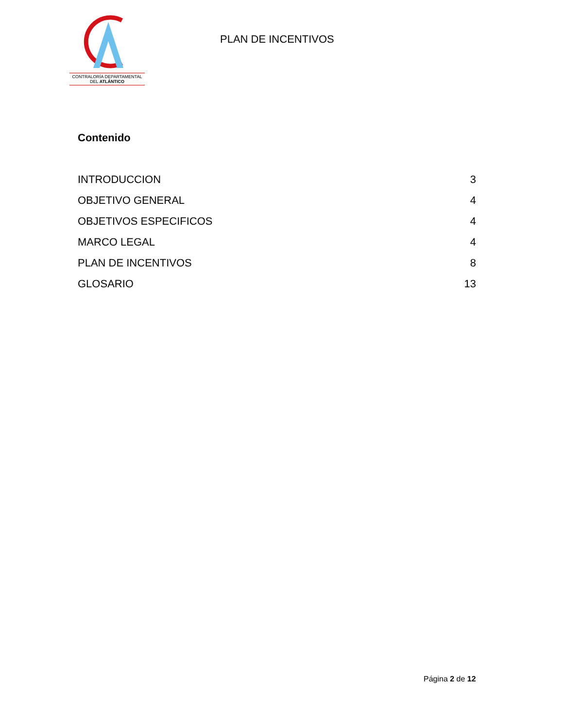CONTRALORÍA DEPARTAMENTAL
DEL ATLÁNTICO
PLAN DE INCENTIVOS
Contenido
INTRODUCCION 3
OBJETIVO GENERAL 4
OBJETIVOS ESPECIFICOS 4
MARCO LEGAL 4
PLAN DE INCENTIVOS 8
GLOSARIO 13
Página 2 de 12